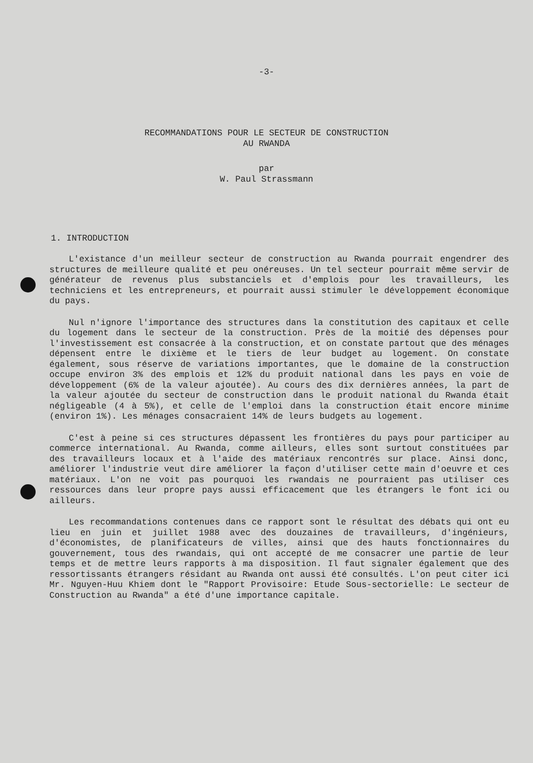-3-
RECOMMANDATIONS POUR LE SECTEUR DE CONSTRUCTION
AU RWANDA
par
W. Paul Strassmann
1. INTRODUCTION
L'existance d'un meilleur secteur de construction au Rwanda pourrait engendrer des structures de meilleure qualité et peu onéreuses. Un tel secteur pourrait même servir de générateur de revenus plus substanciels et d'emplois pour les travailleurs, les techniciens et les entrepreneurs, et pourrait aussi stimuler le développement économique du pays.
Nul n'ignore l'importance des structures dans la constitution des capitaux et celle du logement dans le secteur de la construction. Près de la moitié des dépenses pour l'investissement est consacrée à la construction, et on constate partout que des ménages dépensent entre le dixième et le tiers de leur budget au logement. On constate également, sous réserve de variations importantes, que le domaine de la construction occupe environ 3% des emplois et 12% du produit national dans les pays en voie de développement (6% de la valeur ajoutée). Au cours des dix dernières années, la part de la valeur ajoutée du secteur de construction dans le produit national du Rwanda était négligeable (4 à 5%), et celle de l'emploi dans la construction était encore minime (environ 1%). Les ménages consacraient 14% de leurs budgets au logement.
C'est à peine si ces structures dépassent les frontières du pays pour participer au commerce international. Au Rwanda, comme ailleurs, elles sont surtout constituées par des travailleurs locaux et à l'aide des matériaux rencontrés sur place. Ainsi donc, améliorer l'industrie veut dire améliorer la façon d'utiliser cette main d'oeuvre et ces matériaux. L'on ne voit pas pourquoi les rwandais ne pourraient pas utiliser ces ressources dans leur propre pays aussi efficacement que les étrangers le font ici ou ailleurs.
Les recommandations contenues dans ce rapport sont le résultat des débats qui ont eu lieu en juin et juillet 1988 avec des douzaines de travailleurs, d'ingénieurs, d'économistes, de planificateurs de villes, ainsi que des hauts fonctionnaires du gouvernement, tous des rwandais, qui ont accepté de me consacrer une partie de leur temps et de mettre leurs rapports à ma disposition. Il faut signaler également que des ressortissants étrangers résidant au Rwanda ont aussi été consultés. L'on peut citer ici Mr. Nguyen-Huu Khiem dont le "Rapport Provisoire: Etude Sous-sectorielle: Le secteur de Construction au Rwanda" a été d'une importance capitale.